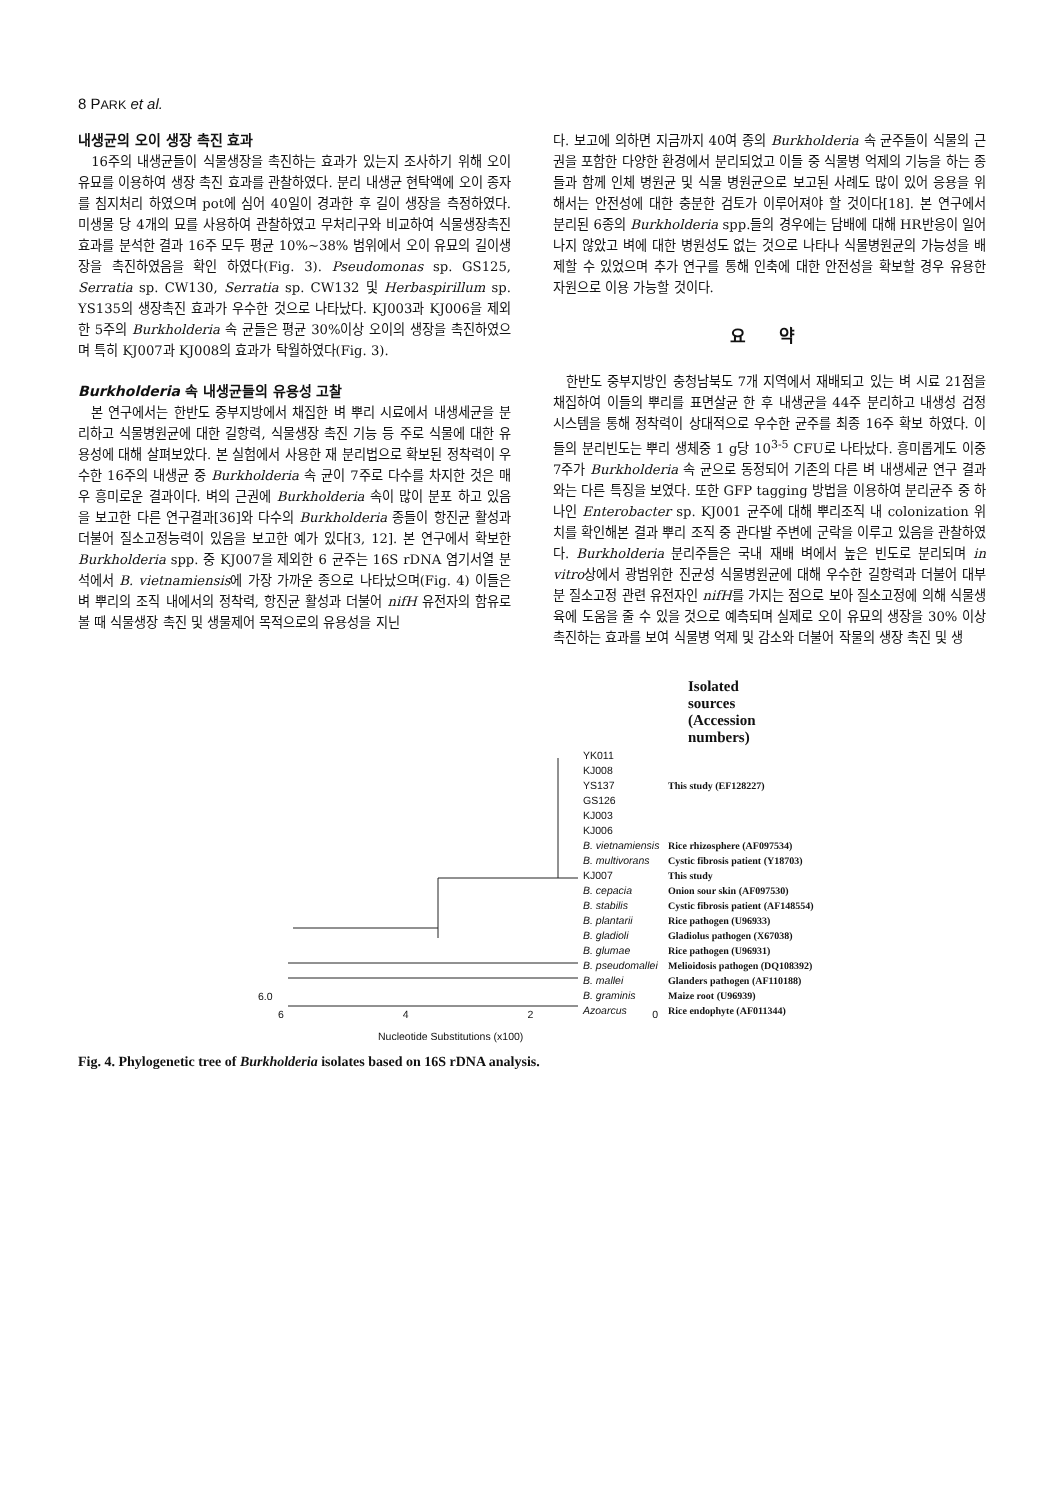8 PARK et al.
내생균의 오이 생장 촉진 효과
16주의 내생균들이 식물생장을 촉진하는 효과가 있는지 조사하기 위해 오이 유묘를 이용하여 생장 촉진 효과를 관찰하였다. 분리 내생균 현탁액에 오이 종자를 침지처리 하였으며 pot에 심어 40일이 경과한 후 길이 생장을 측정하였다. 미생물 당 4개의 묘를 사용하여 관찰하였고 무처리구와 비교하여 식물생장촉진 효과를 분석한 결과 16주 모두 평균 10%~38% 범위에서 오이 유묘의 길이생장을 촉진하였음을 확인 하였다(Fig. 3). Pseudomonas sp. GS125, Serratia sp. CW130, Serratia sp. CW132 및 Herbaspirillum sp. YS135의 생장촉진 효과가 우수한 것으로 나타났다. KJ003과 KJ006을 제외한 5주의 Burkholderia 속 균들은 평균 30%이상 오이의 생장을 촉진하였으며 특히 KJ007과 KJ008의 효과가 탁월하였다(Fig. 3).
Burkholderia 속 내생균들의 유용성 고찰
본 연구에서는 한반도 중부지방에서 채집한 벼 뿌리 시료에서 내생세균을 분리하고 식물병원균에 대한 길항력, 식물생장 촉진 기능 등 주로 식물에 대한 유용성에 대해 살펴보았다. 본 실험에서 사용한 재 분리법으로 확보된 정착력이 우수한 16주의 내생균 중 Burkholderia 속 균이 7주로 다수를 차지한 것은 매우 흥미로운 결과이다. 벼의 근권에 Burkholderia 속이 많이 분포 하고 있음을 보고한 다른 연구결과[36]와 다수의 Burkholderia 종들이 항진균 활성과 더불어 질소고정능력이 있음을 보고한 예가 있다[3, 12]. 본 연구에서 확보한 Burkholderia spp. 중 KJ007을 제외한 6 균주는 16S rDNA 염기서열 분석에서 B. vietnamiensis에 가장 가까운 종으로 나타났으며(Fig. 4) 이들은 벼 뿌리의 조직 내에서의 정착력, 항진균 활성과 더불어 nifH 유전자의 함유로 볼 때 식물생장 촉진 및 생물제어 목적으로의 유용성을 지닌
다. 보고에 의하면 지금까지 40여 종의 Burkholderia 속 균주들이 식물의 근권을 포함한 다양한 환경에서 분리되었고 이들 중 식물병 억제의 기능을 하는 종들과 함께 인체 병원균 및 식물 병원균으로 보고된 사례도 많이 있어 응용을 위해서는 안전성에 대한 충분한 검토가 이루어져야 할 것이다[18]. 본 연구에서 분리된 6종의 Burkholderia spp.들의 경우에는 담배에 대해 HR반응이 일어나지 않았고 벼에 대한 병원성도 없는 것으로 나타나 식물병원균의 가능성을 배제할 수 있었으며 추가 연구를 통해 인축에 대한 안전성을 확보할 경우 유용한 자원으로 이용 가능할 것이다.
요 약
한반도 중부지방인 충청남북도 7개 지역에서 재배되고 있는 벼 시료 21점을 채집하여 이들의 뿌리를 표면살균 한 후 내생균을 44주 분리하고 내생성 검정 시스템을 통해 정착력이 상대적으로 우수한 균주를 최종 16주 확보 하였다. 이들의 분리빈도는 뿌리 생체중 1 g당 10<sup>3-5</sup> CFU로 나타났다. 흥미롭게도 이중 7주가 Burkholderia 속 균으로 동정되어 기존의 다른 벼 내생세균 연구 결과와는 다른 특징을 보였다. 또한 GFP tagging 방법을 이용하여 분리균주 중 하나인 Enterobacter sp. KJ001 균주에 대해 뿌리조직 내 colonization 위치를 확인해본 결과 뿌리 조직 중 관다발 주변에 군락을 이루고 있음을 관찰하였다. Burkholderia 분리주들은 국내 재배 벼에서 높은 빈도로 분리되며 in vitro상에서 광범위한 진균성 식물병원균에 대해 우수한 길항력과 더불어 대부분 질소고정 관련 유전자인 nifH를 가지는 점으로 보아 질소고정에 의해 식물생육에 도움을 줄 수 있을 것으로 예측되며 실제로 오이 유묘의 생장을 30% 이상 촉진하는 효과를 보여 식물병 억제 및 감소와 더불어 작물의 생장 촉진 및 생
Isolated sources
(Accession numbers)
YK011
KJ008
YS137
GS126
KJ003
KJ006
B. vietnamiensis
B. multivorans
KJ007
B. cepacia
B. stabilis
B. plantarii
B. gladioli
B. glumae
B. pseudomallei
B. mallei
B. graminis
Azoarcus
6.0
6 4 2 0
Nucleotide Substitutions (x100)
This study (EF128227)
Rice rhizosphere (AF097534)
Cystic fibrosis patient (Y18703)
This study
Onion sour skin (AF097530)
Cystic fibrosis patient (AF148554)
Rice pathogen (U96933)
Gladiolus pathogen (X67038)
Rice pathogen (U96931)
Melioidosis pathogen (DQ108392)
Glanders pathogen (AF110188)
Maize root (U96939)
Rice endophyte (AF011344)
Fig. 4. Phylogenetic tree of Burkholderia isolates based on 16S rDNA analysis.